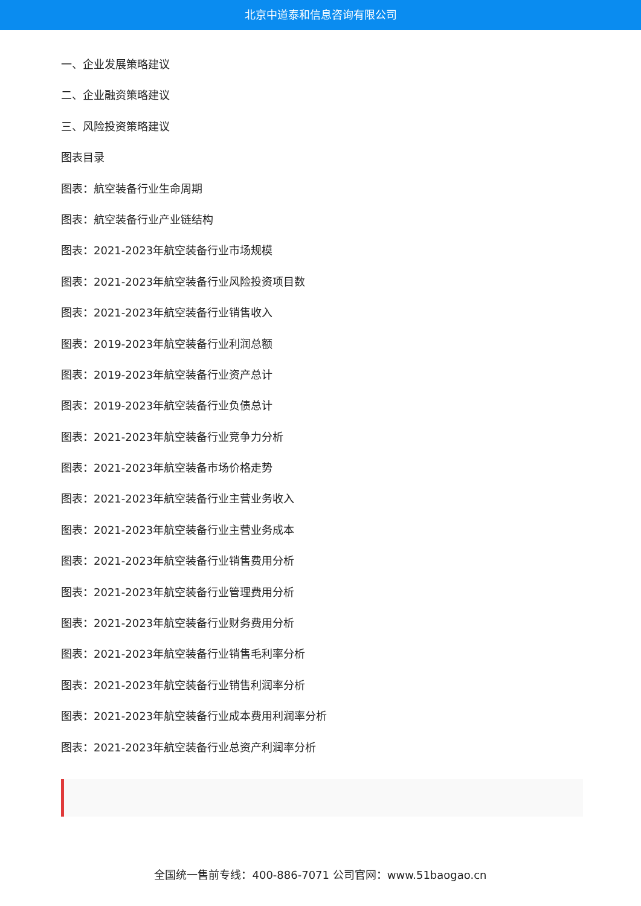北京中道泰和信息咨询有限公司
一、企业发展策略建议
二、企业融资策略建议
三、风险投资策略建议
图表目录
图表：航空装备行业生命周期
图表：航空装备行业产业链结构
图表：2021-2023年航空装备行业市场规模
图表：2021-2023年航空装备行业风险投资项目数
图表：2021-2023年航空装备行业销售收入
图表：2019-2023年航空装备行业利润总额
图表：2019-2023年航空装备行业资产总计
图表：2019-2023年航空装备行业负债总计
图表：2021-2023年航空装备行业竞争力分析
图表：2021-2023年航空装备市场价格走势
图表：2021-2023年航空装备行业主营业务收入
图表：2021-2023年航空装备行业主营业务成本
图表：2021-2023年航空装备行业销售费用分析
图表：2021-2023年航空装备行业管理费用分析
图表：2021-2023年航空装备行业财务费用分析
图表：2021-2023年航空装备行业销售毛利率分析
图表：2021-2023年航空装备行业销售利润率分析
图表：2021-2023年航空装备行业成本费用利润率分析
图表：2021-2023年航空装备行业总资产利润率分析
全国统一售前专线：400-886-7071 公司官网：www.51baogao.cn